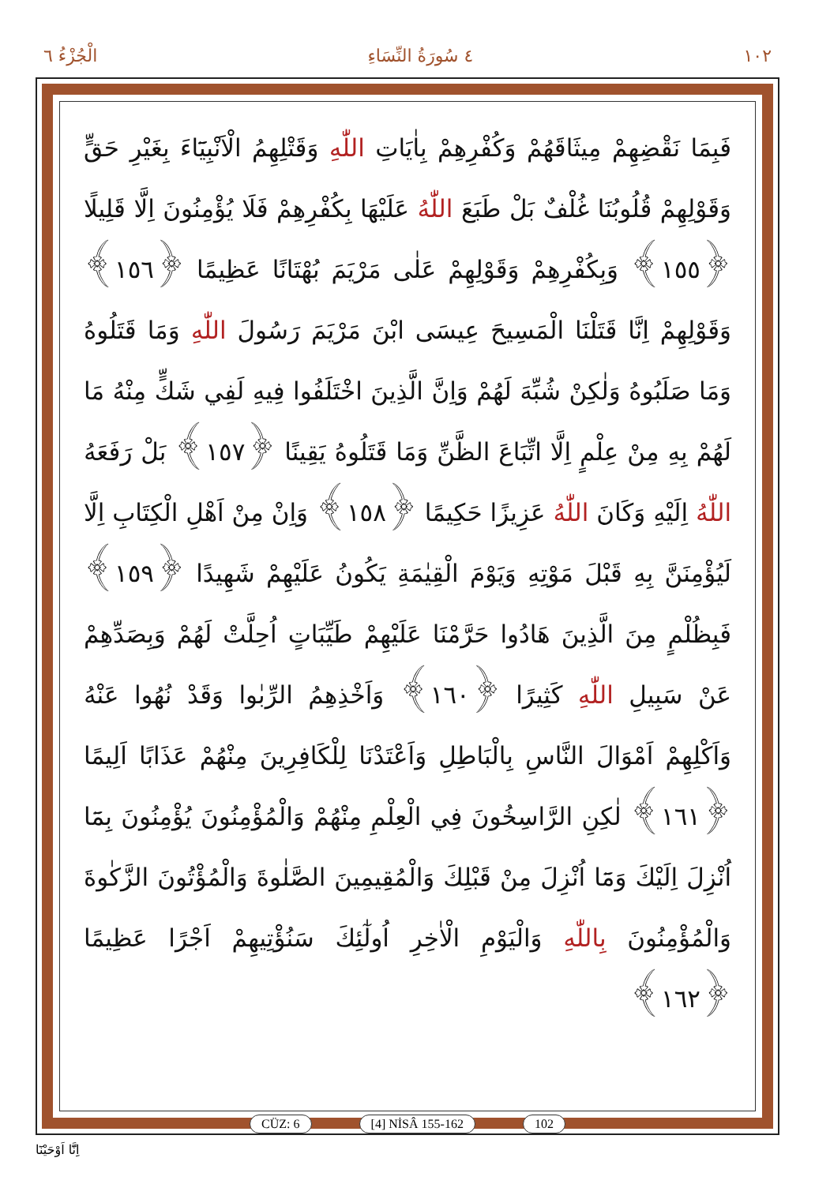١٠٢ ٤ سُورَةُ النِّسَاءِ الْجُزْءُ ٦
فَبِمَا نَقْضِهِمْ مِيثَاقَهُمْ وَكُفْرِهِمْ بِاٰيَاتِ اللّٰهِ وَقَتْلِهِمُ الْاَنْبِيَٓاءَ بِغَيْرِ حَقٍّ وَقَوْلِهِمْ قُلُوبُنَا غُلْفٌ بَلْ طَبَعَ اللّٰهُ عَلَيْهَا بِكُفْرِهِمْ فَلَا يُؤْمِنُونَ اِلَّا قَلِيلًا ﴿١٥٥﴾ وَبِكُفْرِهِمْ وَقَوْلِهِمْ عَلٰى مَرْيَمَ بُهْتَانًا عَظِيمًا ﴿١٥٦﴾ وَقَوْلِهِمْ اِنَّا قَتَلْنَا الْمَسِيحَ عِيسَى ابْنَ مَرْيَمَ رَسُولَ اللّٰهِ وَمَا قَتَلُوهُ وَمَا صَلَبُوهُ وَلٰكِنْ شُبِّهَ لَهُمْ وَاِنَّ الَّذِينَ اخْتَلَفُوا فِيهِ لَفِي شَكٍّ مِنْهُ مَا لَهُمْ بِهِ مِنْ عِلْمٍ اِلَّا اتِّبَاعَ الظَّنِّ وَمَا قَتَلُوهُ يَقِينًا ﴿١٥٧﴾ بَلْ رَفَعَهُ اللّٰهُ اِلَيْهِ وَكَانَ اللّٰهُ عَزِيزًا حَكِيمًا ﴿١٥٨﴾ وَاِنْ مِنْ اَهْلِ الْكِتَابِ اِلَّا لَيُؤْمِنَنَّ بِهِ قَبْلَ مَوْتِهِ وَيَوْمَ الْقِيٰمَةِ يَكُونُ عَلَيْهِمْ شَهِيدًا ﴿١٥٩﴾ فَبِظُلْمٍ مِنَ الَّذِينَ هَادُوا حَرَّمْنَا عَلَيْهِمْ طَيِّبَاتٍ اُحِلَّتْ لَهُمْ وَبِصَدِّهِمْ عَنْ سَبِيلِ اللّٰهِ كَثِيرًا ﴿١٦٠﴾ وَاَخْذِهِمُ الرِّبٰوا وَقَدْ نُهُوا عَنْهُ وَاَكْلِهِمْ اَمْوَالَ النَّاسِ بِالْبَاطِلِ وَاَعْتَدْنَا لِلْكَافِرِينَ مِنْهُمْ عَذَابًا اَلِيمًا ﴿١٦١﴾ لٰكِنِ الرَّاسِخُونَ فِي الْعِلْمِ مِنْهُمْ وَالْمُؤْمِنُونَ يُؤْمِنُونَ بِمَٓا اُنْزِلَ اِلَيْكَ وَمَٓا اُنْزِلَ مِنْ قَبْلِكَ وَالْمُقِيمِينَ الصَّلٰوةَ وَالْمُؤْتُونَ الزَّكٰوةَ وَالْمُؤْمِنُونَ بِاللّٰهِ وَالْيَوْمِ الْاٰخِرِ اُولٰٓئِكَ سَنُؤْتِيهِمْ اَجْرًا عَظِيمًا ﴿١٦٢﴾
CÜZ: 6 [4] NİSÂ 155-162 102
اِنَّٓا اَوْحَيْنَٓا